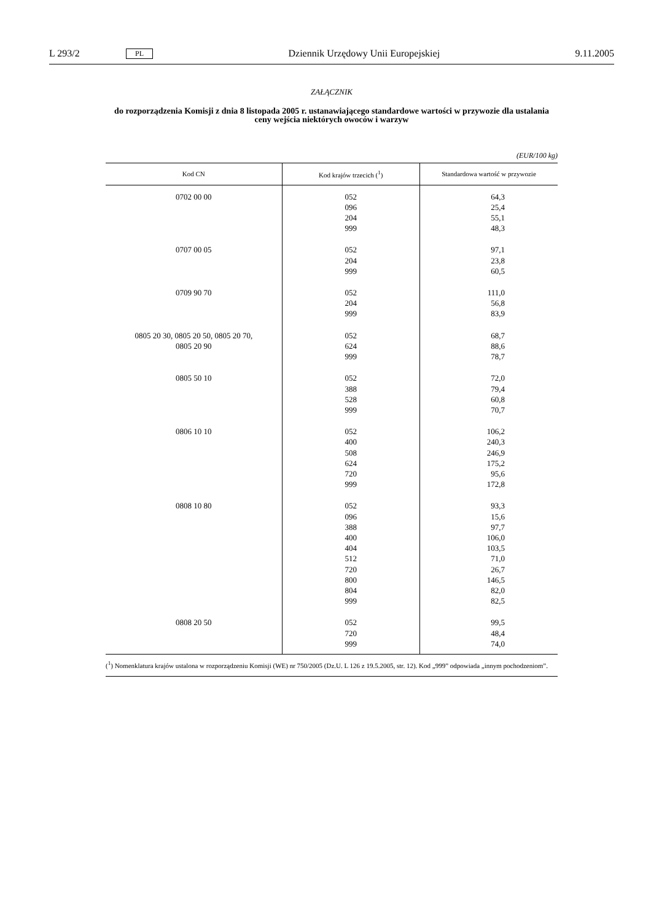L 293/2 PL Dziennik Urzędowy Unii Europejskiej 9.11.2005
ZAŁĄCZNIK
do rozporządzenia Komisji z dnia 8 listopada 2005 r. ustanawiającego standardowe wartości w przywozie dla ustalania ceny wejścia niektórych owoców i warzyw
(EUR/100 kg)
| Kod CN | Kod krajów trzecich (<sup>1</sup>) | Standardowa wartość w przywozie |
| --- | --- | --- |
| 0702 00 00 | 052 096 204 999 | 64,3 25,4 55,1 48,3 |
| 0707 00 05 | 052 204 999 | 97,1 23,8 60,5 |
| 0709 90 70 | 052 204 999 | 111,0 56,8 83,9 |
| 0805 20 30, 0805 20 50, 0805 20 70, 0805 20 90 | 052 624 999 | 68,7 88,6 78,7 |
| 0805 50 10 | 052 388 528 999 | 72,0 79,4 60,8 70,7 |
| 0806 10 10 | 052 400 508 624 720 999 | 106,2 240,3 246,9 175,2 95,6 172,8 |
| 0808 10 80 | 052 096 388 400 404 512 720 800 804 999 | 93,3 15,6 97,7 106,0 103,5 71,0 26,7 146,5 82,0 82,5 |
| 0808 20 50 | 052 720 999 | 99,5 48,4 74,0 |
(<sup>1</sup>) Nomenklatura krajów ustalona w rozporządzeniu Komisji (WE) nr 750/2005 (Dz.U. L 126 z 19.5.2005, str. 12). Kod „999” odpowiada „innym pochodzeniom”.